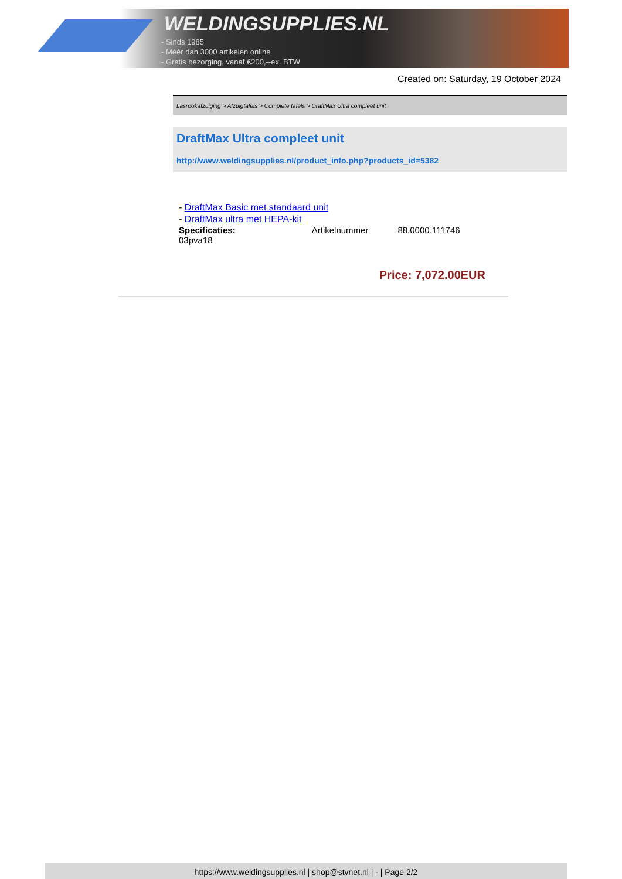WELDINGSUPPLIES.NL
- Sinds 1985
- Méér dan 3000 artikelen online
- Gratis bezorging, vanaf €200,--ex. BTW
Created on: Saturday, 19 October 2024
Lasrookafzuiging > Afzuigtafels > Complete tafels > DraftMax Ultra compleet unit
DraftMax Ultra compleet unit
http://www.weldingsupplies.nl/product_info.php?products_id=5382
- DraftMax Basic met standaard unit
- DraftMax ultra met HEPA-kit
| Specificaties: 03pva18 | Artikelnummer | 88.0000.111746 |
Price: 7,072.00EUR
https://www.weldingsupplies.nl | shop@stvnet.nl | - | Page 2/2